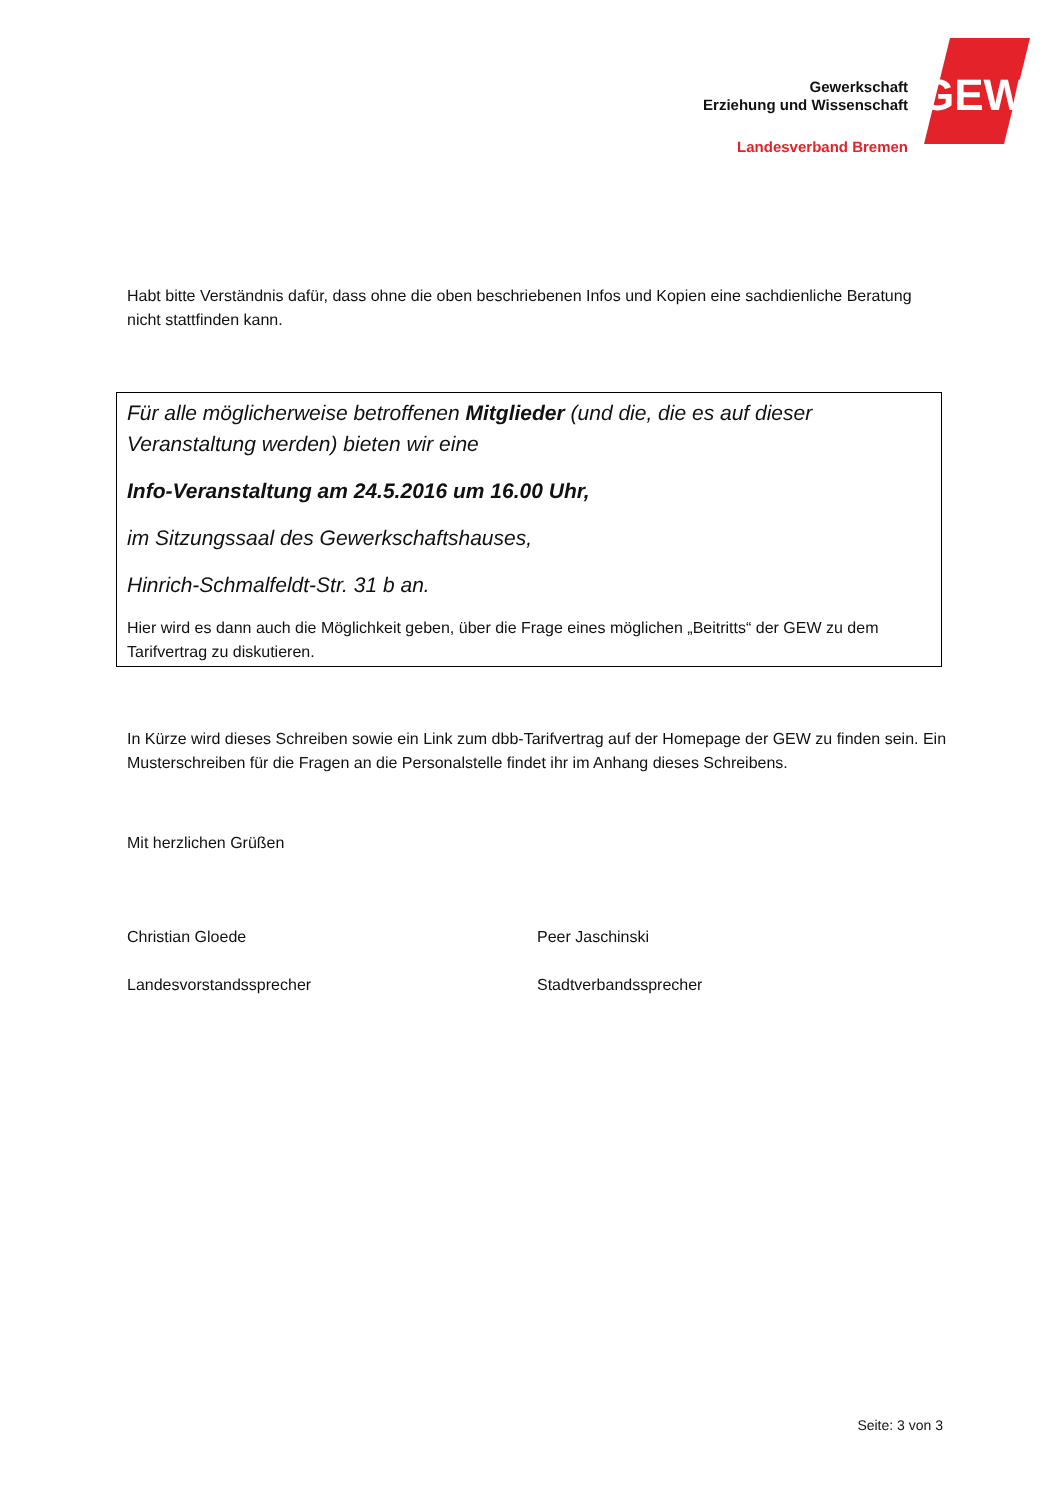Gewerkschaft
Erziehung und Wissenschaft
Landesverband Bremen
GEW
Habt bitte Verständnis dafür, dass ohne die oben beschriebenen Infos und Kopien eine sachdienliche Beratung nicht stattfinden kann.
Für alle möglicherweise betroffenen Mitglieder (und die, die es auf dieser Veranstaltung werden) bieten wir eine
Info-Veranstaltung am 24.5.2016 um 16.00 Uhr,
im Sitzungssaal des Gewerkschaftshauses,
Hinrich-Schmalfeldt-Str. 31 b an.
Hier wird es dann auch die Möglichkeit geben, über die Frage eines möglichen „Beitritts“ der GEW zu dem Tarifvertrag zu diskutieren.
In Kürze wird dieses Schreiben sowie ein Link zum dbb-Tarifvertrag auf der Homepage der GEW zu finden sein. Ein Musterschreiben für die Fragen an die Personalstelle findet ihr im Anhang dieses Schreibens.
Mit herzlichen Grüßen
Christian Gloede
Landesvorstandssprecher
Peer Jaschinski
Stadtverbandssprecher
Seite: 3 von 3